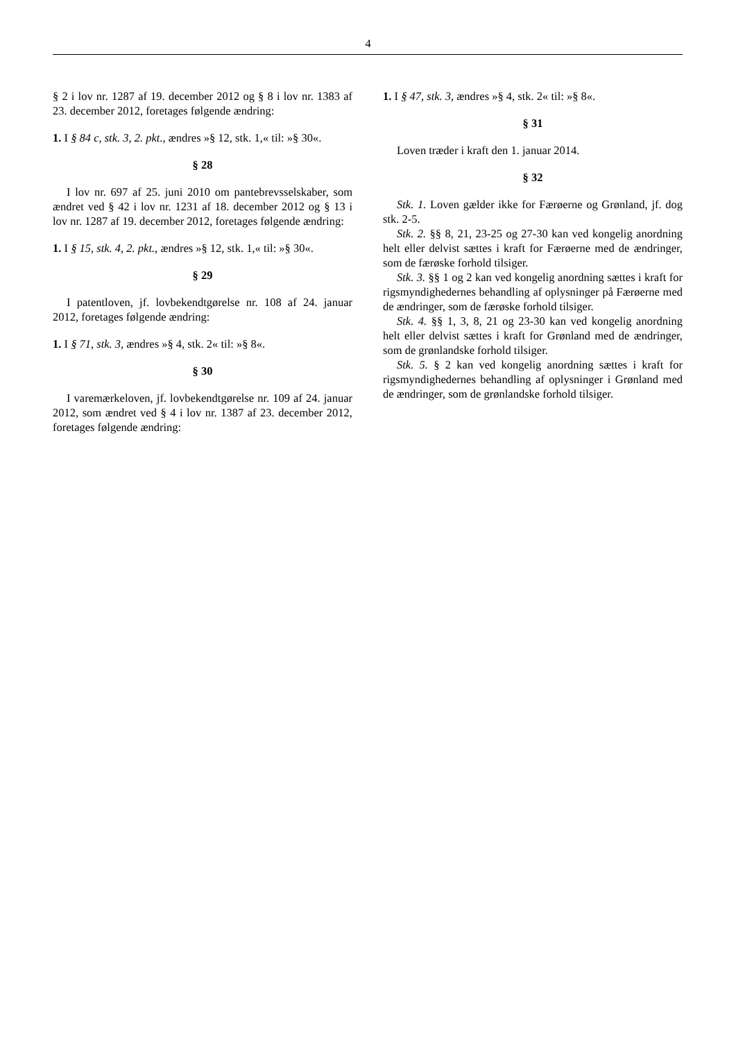4
§ 2 i lov nr. 1287 af 19. december 2012 og § 8 i lov nr. 1383 af 23. december 2012, foretages følgende ændring:
1. I § 84 c, stk. 3, 2. pkt., ændres »§ 12, stk. 1,« til: »§ 30«.
§ 28
I lov nr. 697 af 25. juni 2010 om pantebrevsselskaber, som ændret ved § 42 i lov nr. 1231 af 18. december 2012 og § 13 i lov nr. 1287 af 19. december 2012, foretages følgende ændring:
1. I § 15, stk. 4, 2. pkt., ændres »§ 12, stk. 1,« til: »§ 30«.
§ 29
I patentloven, jf. lovbekendtgørelse nr. 108 af 24. januar 2012, foretages følgende ændring:
1. I § 71, stk. 3, ændres »§ 4, stk. 2« til: »§ 8«.
§ 30
I varemærkeloven, jf. lovbekendtgørelse nr. 109 af 24. januar 2012, som ændret ved § 4 i lov nr. 1387 af 23. december 2012, foretages følgende ændring:
1. I § 47, stk. 3, ændres »§ 4, stk. 2« til: »§ 8«.
§ 31
Loven træder i kraft den 1. januar 2014.
§ 32
Stk. 1. Loven gælder ikke for Færøerne og Grønland, jf. dog stk. 2-5.
Stk. 2. §§ 8, 21, 23-25 og 27-30 kan ved kongelig anordning helt eller delvist sættes i kraft for Færøerne med de ændringer, som de færøske forhold tilsiger.
Stk. 3. §§ 1 og 2 kan ved kongelig anordning sættes i kraft for rigsmyndighedernes behandling af oplysninger på Færøerne med de ændringer, som de færøske forhold tilsiger.
Stk. 4. §§ 1, 3, 8, 21 og 23-30 kan ved kongelig anordning helt eller delvist sættes i kraft for Grønland med de ændringer, som de grønlandske forhold tilsiger.
Stk. 5. § 2 kan ved kongelig anordning sættes i kraft for rigsmyndighedernes behandling af oplysninger i Grønland med de ændringer, som de grønlandske forhold tilsiger.